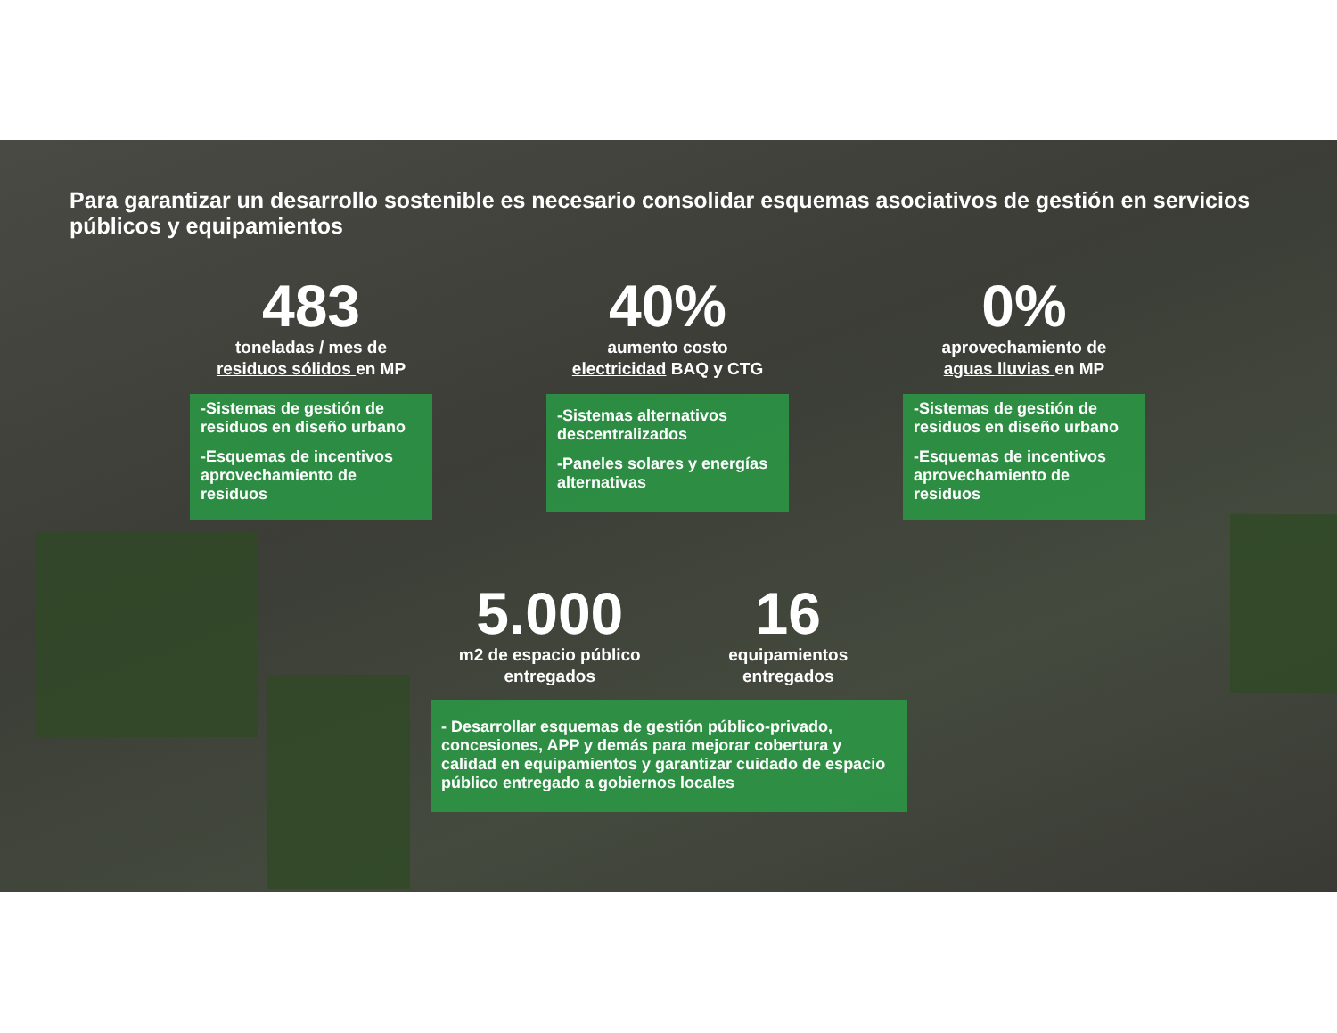Para garantizar un desarrollo sostenible es necesario consolidar esquemas asociativos de gestión en servicios públicos y equipamientos
483
toneladas / mes de
residuos sólidos en MP
-Sistemas de gestión de residuos en diseño urbano
-Esquemas de incentivos aprovechamiento de residuos
40%
aumento costo
electricidad BAQ y CTG
-Sistemas alternativos descentralizados
-Paneles solares y energías alternativas
0%
aprovechamiento de
aguas lluvias en MP
-Sistemas de gestión de residuos en diseño urbano
-Esquemas de incentivos aprovechamiento de residuos
5.000
m2 de espacio público
entregados
16
equipamientos
entregados
- Desarrollar esquemas de gestión público-privado, concesiones, APP y demás para mejorar cobertura y calidad en equipamientos y garantizar cuidado de espacio público entregado a gobiernos locales